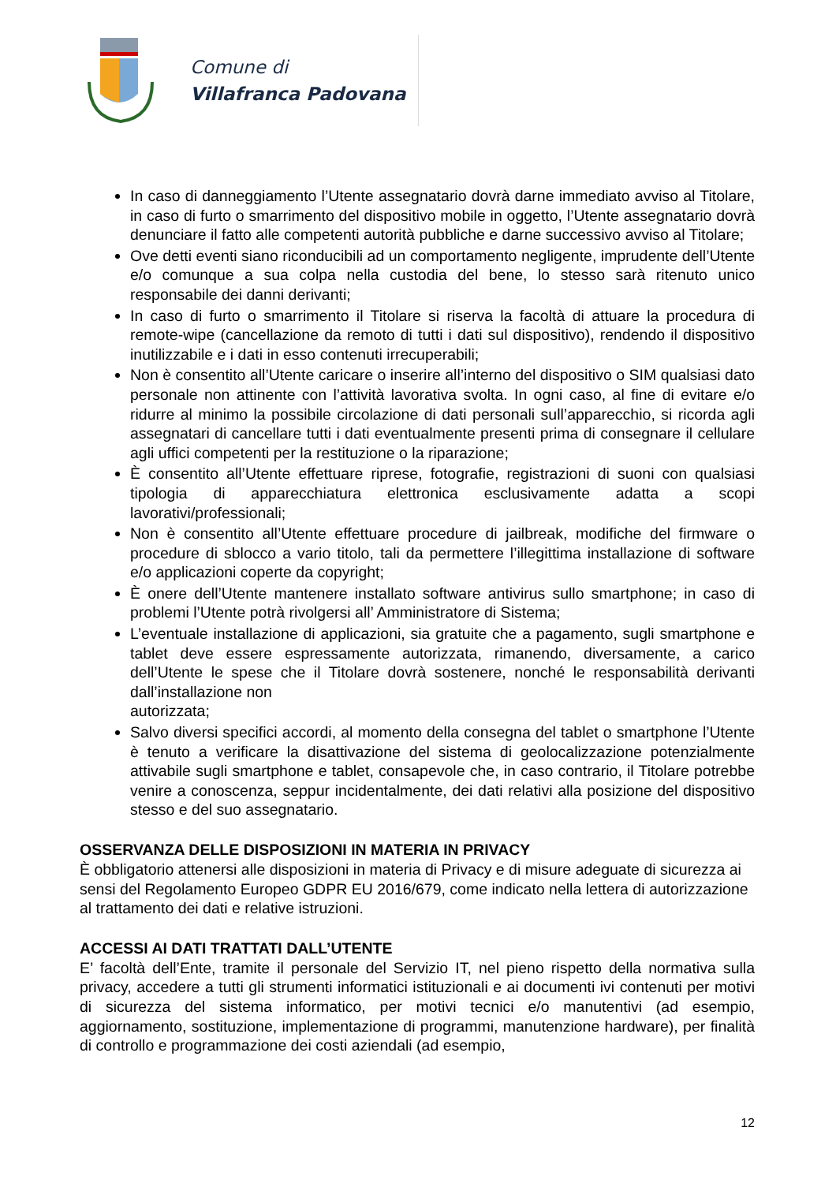Comune di
Villafranca Padovana
In caso di danneggiamento l’Utente assegnatario dovrà darne immediato avviso al Titolare, in caso di furto o smarrimento del dispositivo mobile in oggetto, l’Utente assegnatario dovrà denunciare il fatto alle competenti autorità pubbliche e darne successivo avviso al Titolare;
Ove detti eventi siano riconducibili ad un comportamento negligente, imprudente dell’Utente e/o comunque a sua colpa nella custodia del bene, lo stesso sarà ritenuto unico responsabile dei danni derivanti;
In caso di furto o smarrimento il Titolare si riserva la facoltà di attuare la procedura di remote-wipe (cancellazione da remoto di tutti i dati sul dispositivo), rendendo il dispositivo inutilizzabile e i dati in esso contenuti irrecuperabili;
Non è consentito all’Utente caricare o inserire all’interno del dispositivo o SIM qualsiasi dato personale non attinente con l’attività lavorativa svolta. In ogni caso, al fine di evitare e/o ridurre al minimo la possibile circolazione di dati personali sull’apparecchio, si ricorda agli assegnatari di cancellare tutti i dati eventualmente presenti prima di consegnare il cellulare agli uffici competenti per la restituzione o la riparazione;
È consentito all’Utente effettuare riprese, fotografie, registrazioni di suoni con qualsiasi tipologia di apparecchiatura elettronica esclusivamente adatta a scopi lavorativi/professionali;
Non è consentito all’Utente effettuare procedure di jailbreak, modifiche del firmware o procedure di sblocco a vario titolo, tali da permettere l’illegittima installazione di software e/o applicazioni coperte da copyright;
È onere dell’Utente mantenere installato software antivirus sullo smartphone; in caso di problemi l’Utente potrà rivolgersi all’ Amministratore di Sistema;
L’eventuale installazione di applicazioni, sia gratuite che a pagamento, sugli smartphone e tablet deve essere espressamente autorizzata, rimanendo, diversamente, a carico dell’Utente le spese che il Titolare dovrà sostenere, nonché le responsabilità derivanti dall’installazione non
autorizzata;
Salvo diversi specifici accordi, al momento della consegna del tablet o smartphone l’Utente è tenuto a verificare la disattivazione del sistema di geolocalizzazione potenzialmente attivabile sugli smartphone e tablet, consapevole che, in caso contrario, il Titolare potrebbe venire a conoscenza, seppur incidentalmente, dei dati relativi alla posizione del dispositivo stesso e del suo assegnatario.
OSSERVANZA DELLE DISPOSIZIONI IN MATERIA IN PRIVACY
È obbligatorio attenersi alle disposizioni in materia di Privacy e di misure adeguate di sicurezza ai sensi del Regolamento Europeo GDPR EU 2016/679, come indicato nella lettera di autorizzazione al trattamento dei dati e relative istruzioni.
ACCESSI AI DATI TRATTATI DALL’UTENTE
E’ facoltà dell’Ente, tramite il personale del Servizio IT, nel pieno rispetto della normativa sulla privacy, accedere a tutti gli strumenti informatici istituzionali e ai documenti ivi contenuti per motivi di sicurezza del sistema informatico, per motivi tecnici e/o manutentivi (ad esempio, aggiornamento, sostituzione, implementazione di programmi, manutenzione hardware), per finalità di controllo e programmazione dei costi aziendali (ad esempio,
12